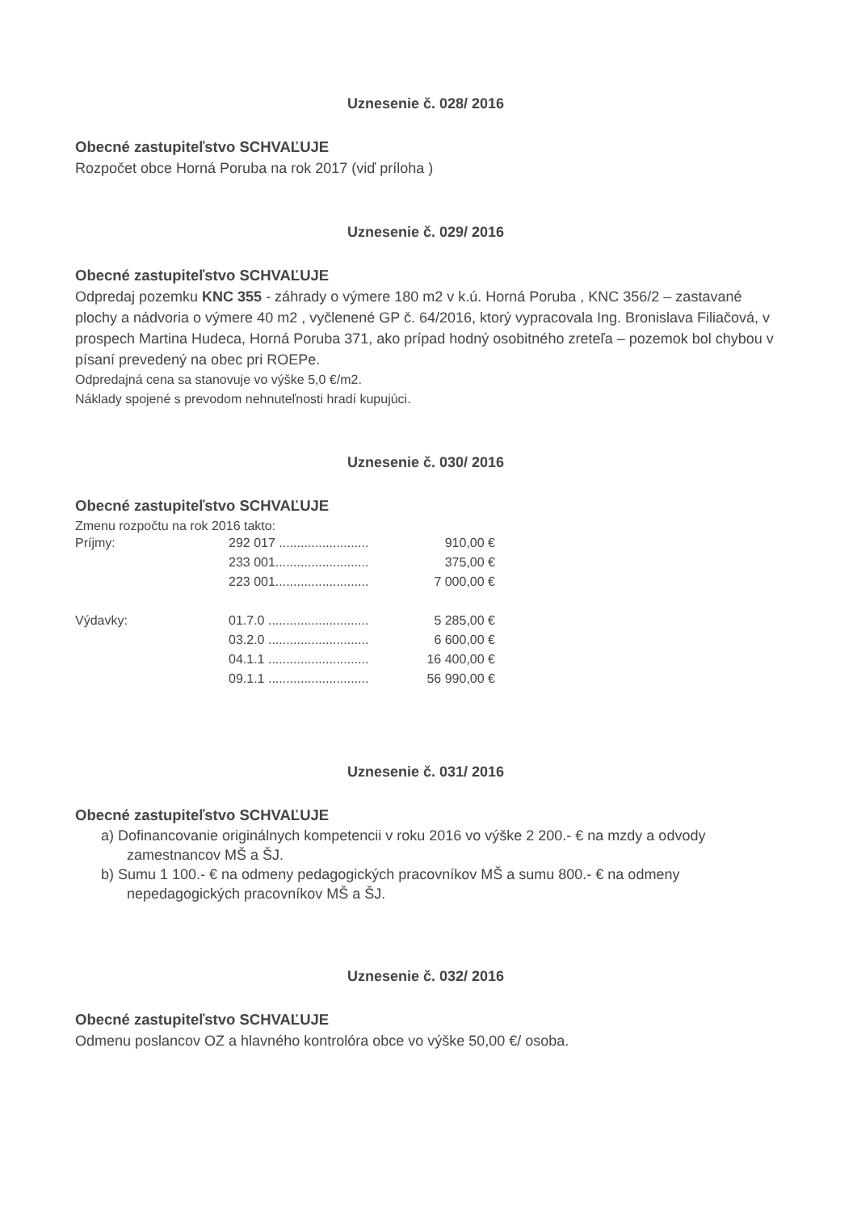Uznesenie č. 028/ 2016
Obecné zastupiteľstvo SCHVAĽUJE
Rozpočet obce Horná Poruba na rok 2017 (viď príloha )
Uznesenie č. 029/ 2016
Obecné zastupiteľstvo SCHVAĽUJE
Odpredaj pozemku KNC 355 - záhrady o výmere 180 m2 v k.ú. Horná Poruba , KNC 356/2 – zastavané plochy a nádvoria o výmere 40 m2 , vyčlenené GP č. 64/2016, ktorý vypracovala Ing. Bronislava Filiačová, v prospech Martina Hudeca, Horná Poruba 371, ako prípad hodný osobitného zreteľa – pozemok bol chybou v písaní prevedený na obec pri ROEPe.
Odpredajná cena sa stanovuje vo výške 5,0 €/m2.
Náklady spojené s prevodom nehnuteľnosti hradí kupujúci.
Uznesenie č. 030/ 2016
Obecné zastupiteľstvo SCHVAĽUJE
Zmenu rozpočtu na rok 2016 takto:
| Príjmy: | 292 017 ......................... | 910,00 € |
| | 233 001.......................... | 375,00 € |
| | 223 001.......................... | 7 000,00 € |
| Výdavky: | 01.7.0 ............................ | 5 285,00 € |
| | 03.2.0 ............................ | 6 600,00 € |
| | 04.1.1 ............................ | 16 400,00 € |
| | 09.1.1 ............................ | 56 990,00 € |
Uznesenie č. 031/ 2016
Obecné zastupiteľstvo SCHVAĽUJE
a) Dofinancovanie originálnych kompetencii v roku 2016 vo výške 2 200.- € na mzdy a odvody zamestnancov MŠ a ŠJ.
b) Sumu 1 100.- € na odmeny pedagogických pracovníkov MŠ a sumu 800.- € na odmeny nepedagogických pracovníkov MŠ a ŠJ.
Uznesenie č. 032/ 2016
Obecné zastupiteľstvo SCHVAĽUJE
Odmenu poslancov OZ a hlavného kontrolóra obce vo výške 50,00 €/ osoba.